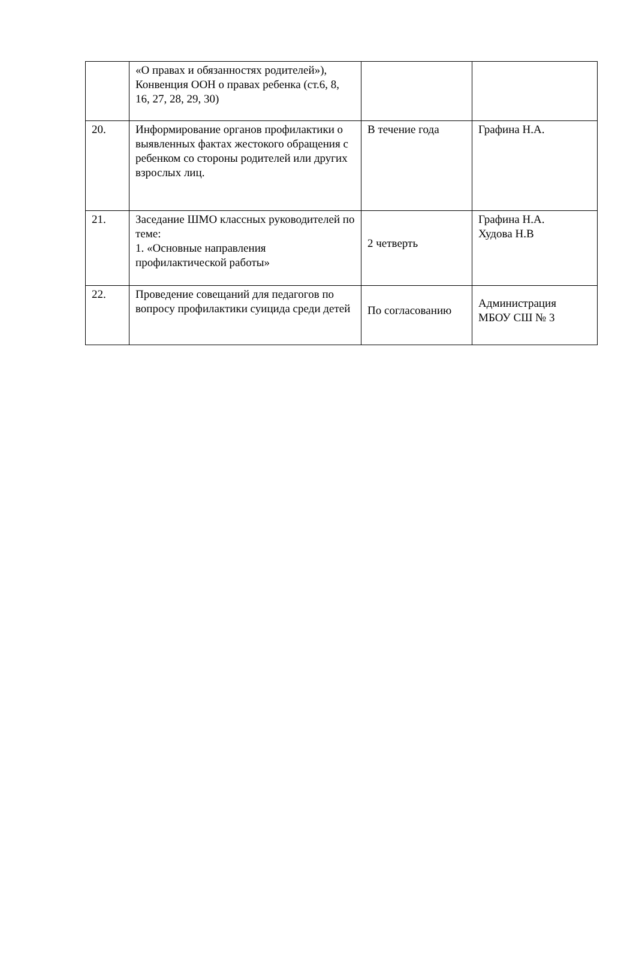| | «О правах и обязанностях родителей»), Конвенция ООН о правах ребенка (ст.6, 8, 16, 27, 28, 29, 30) | | |
| 20. | Информирование органов профилактики о выявленных фактах жестокого обращения с ребенком со стороны родителей или других взрослых лиц. | В течение года | Графина Н.А. |
| 21. | Заседание ШМО классных руководителей по теме: 1. «Основные направления профилактической работы» | 2 четверть | Графина Н.А. Худова Н.В |
| 22. | Проведение совещаний для педагогов по вопросу профилактики суицида среди детей | По согласованию | Администрация МБОУ СШ № 3 |